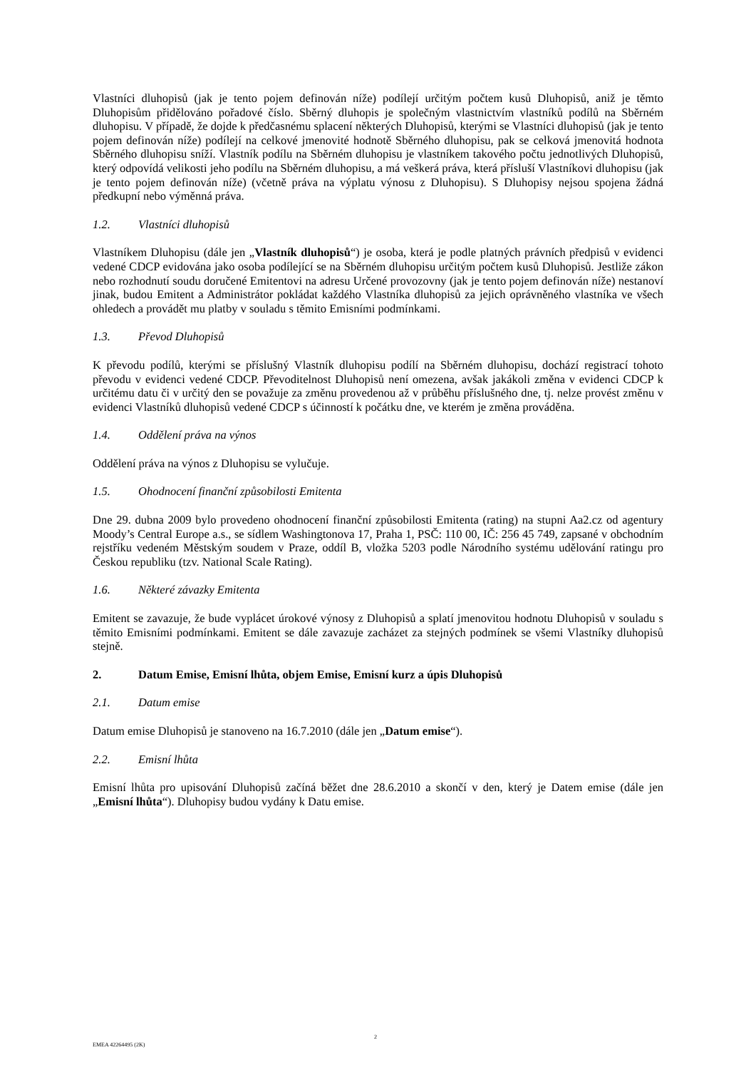Vlastníci dluhopisů (jak je tento pojem definován níže) podílejí určitým počtem kusů Dluhopisů, aniž je těmto Dluhopisům přidělováno pořadové číslo. Sběrný dluhopis je společným vlastnictvím vlastníků podílů na Sběrném dluhopisu. V případě, že dojde k předčasnému splacení některých Dluhopisů, kterými se Vlastníci dluhopisů (jak je tento pojem definován níže) podílejí na celkové jmenovité hodnotě Sběrného dluhopisu, pak se celková jmenovitá hodnota Sběrného dluhopisu sníží. Vlastník podílu na Sběrném dluhopisu je vlastníkem takového počtu jednotlivých Dluhopisů, který odpovídá velikosti jeho podílu na Sběrném dluhopisu, a má veškerá práva, která přísluší Vlastníkovi dluhopisu (jak je tento pojem definován níže) (včetně práva na výplatu výnosu z Dluhopisu). S Dluhopisy nejsou spojena žádná předkupní nebo výměnná práva.
1.2. Vlastníci dluhopisů
Vlastníkem Dluhopisu (dále jen „Vlastník dluhopisů“) je osoba, která je podle platných právních předpisů v evidenci vedené CDCP evidována jako osoba podílející se na Sběrném dluhopisu určitým počtem kusů Dluhopisů. Jestliže zákon nebo rozhodnutí soudu doručené Emitentovi na adresu Určené provozovny (jak je tento pojem definován níže) nestanoví jinak, budou Emitent a Administrátor pokládat každého Vlastníka dluhopisů za jejich oprávněného vlastníka ve všech ohledech a provádět mu platby v souladu s těmito Emisními podmínkami.
1.3. Převod Dluhopisů
K převodu podílů, kterými se příslušný Vlastník dluhopisu podílí na Sběrném dluhopisu, dochází registrací tohoto převodu v evidenci vedené CDCP. Převoditelnost Dluhopisů není omezena, avšak jakákoli změna v evidenci CDCP k určitému datu či v určitý den se považuje za změnu provedenou až v průběhu příslušného dne, tj. nelze provést změnu v evidenci Vlastníků dluhopisů vedené CDCP s účinností k počátku dne, ve kterém je změna prováděna.
1.4. Oddělení práva na výnos
Oddělení práva na výnos z Dluhopisu se vylučuje.
1.5. Ohodnocení finanční způsobilosti Emitenta
Dne 29. dubna 2009 bylo provedeno ohodnocení finanční způsobilosti Emitenta (rating) na stupni Aa2.cz od agentury Moody’s Central Europe a.s., se sídlem Washingtonova 17, Praha 1, PSČ: 110 00, IČ: 256 45 749, zapsané v obchodním rejstříku vedeném Městským soudem v Praze, oddíl B, vložka 5203 podle Národního systému udělování ratingu pro Českou republiku (tzv. National Scale Rating).
1.6. Některé závazky Emitenta
Emitent se zavazuje, že bude vyplácet úrokové výnosy z Dluhopisů a splatí jmenovitou hodnotu Dluhopisů v souladu s těmito Emisními podmínkami. Emitent se dále zavazuje zacházet za stejných podmínek se všemi Vlastníky dluhopisů stejně.
2. Datum Emise, Emisní lhůta, objem Emise, Emisní kurz a úpis Dluhopisů
2.1. Datum emise
Datum emise Dluhopisů je stanoveno na 16.7.2010 (dále jen „Datum emise“).
2.2. Emisní lhůta
Emisní lhůta pro upisování Dluhopisů začíná běžet dne 28.6.2010 a skončí v den, který je Datem emise (dále jen „Emisní lhůta“). Dluhopisy budou vydány k Datu emise.
EMEA 42264495 (2K)
2